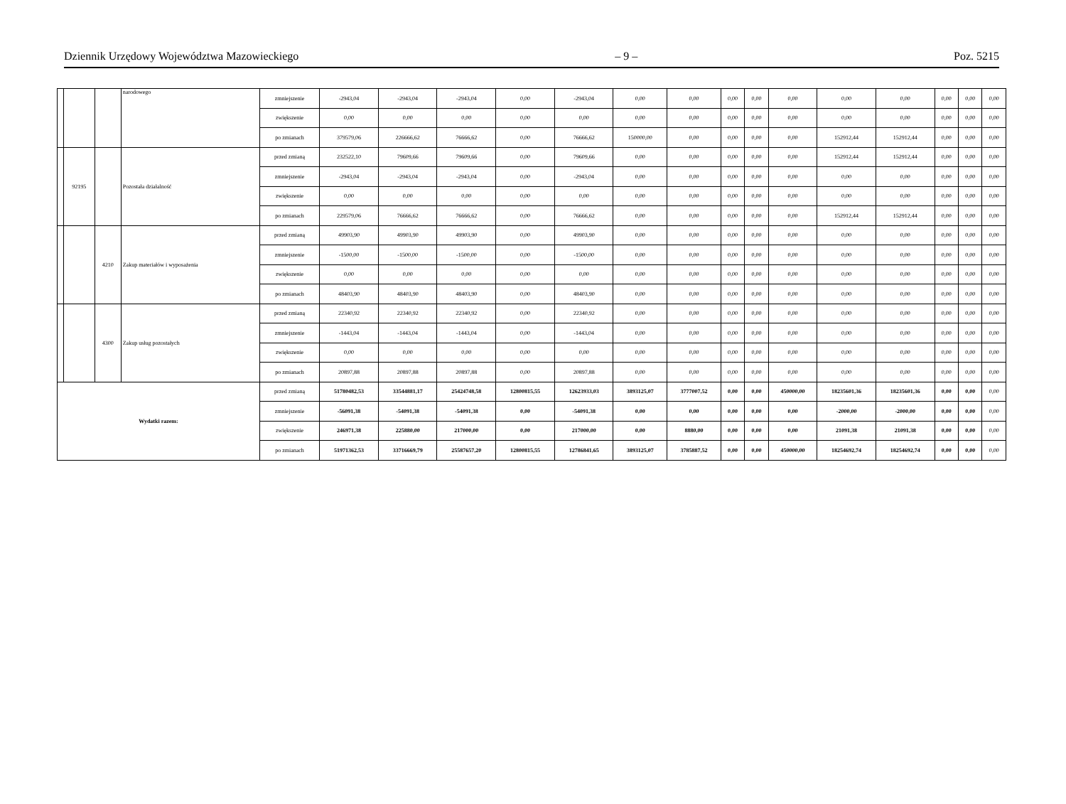Dziennik Urzędowy Województwa Mazowieckiego – 9 – Poz. 5215
| | | | narodowego | zmniejszenie | -2943,04 | -2943,04 | -2943,04 | 0,00 | -2943,04 | 0,00 | 0,00 | 0,00 | 0,00 | 0,00 | 0,00 | 0,00 | 0,00 | 0,00 | 0,00 |
| | | | | zwiększenie | 0,00 | 0,00 | 0,00 | 0,00 | 0,00 | 0,00 | 0,00 | 0,00 | 0,00 | 0,00 | 0,00 | 0,00 | 0,00 | 0,00 | 0,00 |
| | | | | po zmianach | 379579,06 | 226666,62 | 76666,62 | 0,00 | 76666,62 | 150000,00 | 0,00 | 0,00 | 0,00 | 0,00 | 152912,44 | 152912,44 | 0,00 | 0,00 | 0,00 |
| | 92195 | | Pozostała działalność | przed zmianą | 232522,10 | 79609,66 | 79609,66 | 0,00 | 79609,66 | 0,00 | 0,00 | 0,00 | 0,00 | 0,00 | 152912,44 | 152912,44 | 0,00 | 0,00 | 0,00 |
| | | | | zmniejszenie | -2943,04 | -2943,04 | -2943,04 | 0,00 | -2943,04 | 0,00 | 0,00 | 0,00 | 0,00 | 0,00 | 0,00 | 0,00 | 0,00 | 0,00 | 0,00 |
| | | | | zwiększenie | 0,00 | 0,00 | 0,00 | 0,00 | 0,00 | 0,00 | 0,00 | 0,00 | 0,00 | 0,00 | 0,00 | 0,00 | 0,00 | 0,00 | 0,00 |
| | | | | po zmianach | 229579,06 | 76666,62 | 76666,62 | 0,00 | 76666,62 | 0,00 | 0,00 | 0,00 | 0,00 | 0,00 | 152912,44 | 152912,44 | 0,00 | 0,00 | 0,00 |
| | | 4210 | Zakup materiałów i wyposażenia | przed zmianą | 49903,90 | 49903,90 | 49903,90 | 0,00 | 49903,90 | 0,00 | 0,00 | 0,00 | 0,00 | 0,00 | 0,00 | 0,00 | 0,00 | 0,00 | 0,00 |
| | | | | zmniejszenie | -1500,00 | -1500,00 | -1500,00 | 0,00 | -1500,00 | 0,00 | 0,00 | 0,00 | 0,00 | 0,00 | 0,00 | 0,00 | 0,00 | 0,00 | 0,00 |
| | | | | zwiększenie | 0,00 | 0,00 | 0,00 | 0,00 | 0,00 | 0,00 | 0,00 | 0,00 | 0,00 | 0,00 | 0,00 | 0,00 | 0,00 | 0,00 | 0,00 |
| | | | | po zmianach | 48403,90 | 48403,90 | 48403,90 | 0,00 | 48403,90 | 0,00 | 0,00 | 0,00 | 0,00 | 0,00 | 0,00 | 0,00 | 0,00 | 0,00 | 0,00 |
| | | 4300 | Zakup usług pozostałych | przed zmianą | 22340,92 | 22340,92 | 22340,92 | 0,00 | 22340,92 | 0,00 | 0,00 | 0,00 | 0,00 | 0,00 | 0,00 | 0,00 | 0,00 | 0,00 | 0,00 |
| | | | | zmniejszenie | -1443,04 | -1443,04 | -1443,04 | 0,00 | -1443,04 | 0,00 | 0,00 | 0,00 | 0,00 | 0,00 | 0,00 | 0,00 | 0,00 | 0,00 | 0,00 |
| | | | | zwiększenie | 0,00 | 0,00 | 0,00 | 0,00 | 0,00 | 0,00 | 0,00 | 0,00 | 0,00 | 0,00 | 0,00 | 0,00 | 0,00 | 0,00 | 0,00 |
| | | | | po zmianach | 20897,88 | 20897,88 | 20897,88 | 0,00 | 20897,88 | 0,00 | 0,00 | 0,00 | 0,00 | 0,00 | 0,00 | 0,00 | 0,00 | 0,00 | 0,00 |
| Wydatki razem: | | | | przed zmianą | 51780482,53 | 33544881,17 | 25424748,58 | 12800815,55 | 12623933,03 | 3893125,07 | 3777007,52 | 0,00 | 0,00 | 450000,00 | 18235601,36 | 18235601,36 | 0,00 | 0,00 | 0,00 |
| | | | | zmniejszenie | -56091,38 | -54091,38 | -54091,38 | 0,00 | -54091,38 | 0,00 | 0,00 | 0,00 | 0,00 | 0,00 | -2000,00 | -2000,00 | 0,00 | 0,00 | 0,00 |
| | | | | zwiększenie | 246971,38 | 225880,00 | 217000,00 | 0,00 | 217000,00 | 0,00 | 8880,00 | 0,00 | 0,00 | 0,00 | 21091,38 | 21091,38 | 0,00 | 0,00 | 0,00 |
| | | | | po zmianach | 51971362,53 | 33716669,79 | 25587657,20 | 12800815,55 | 12786841,65 | 3893125,07 | 3785887,52 | 0,00 | 0,00 | 450000,00 | 18254692,74 | 18254692,74 | 0,00 | 0,00 | 0,00 |